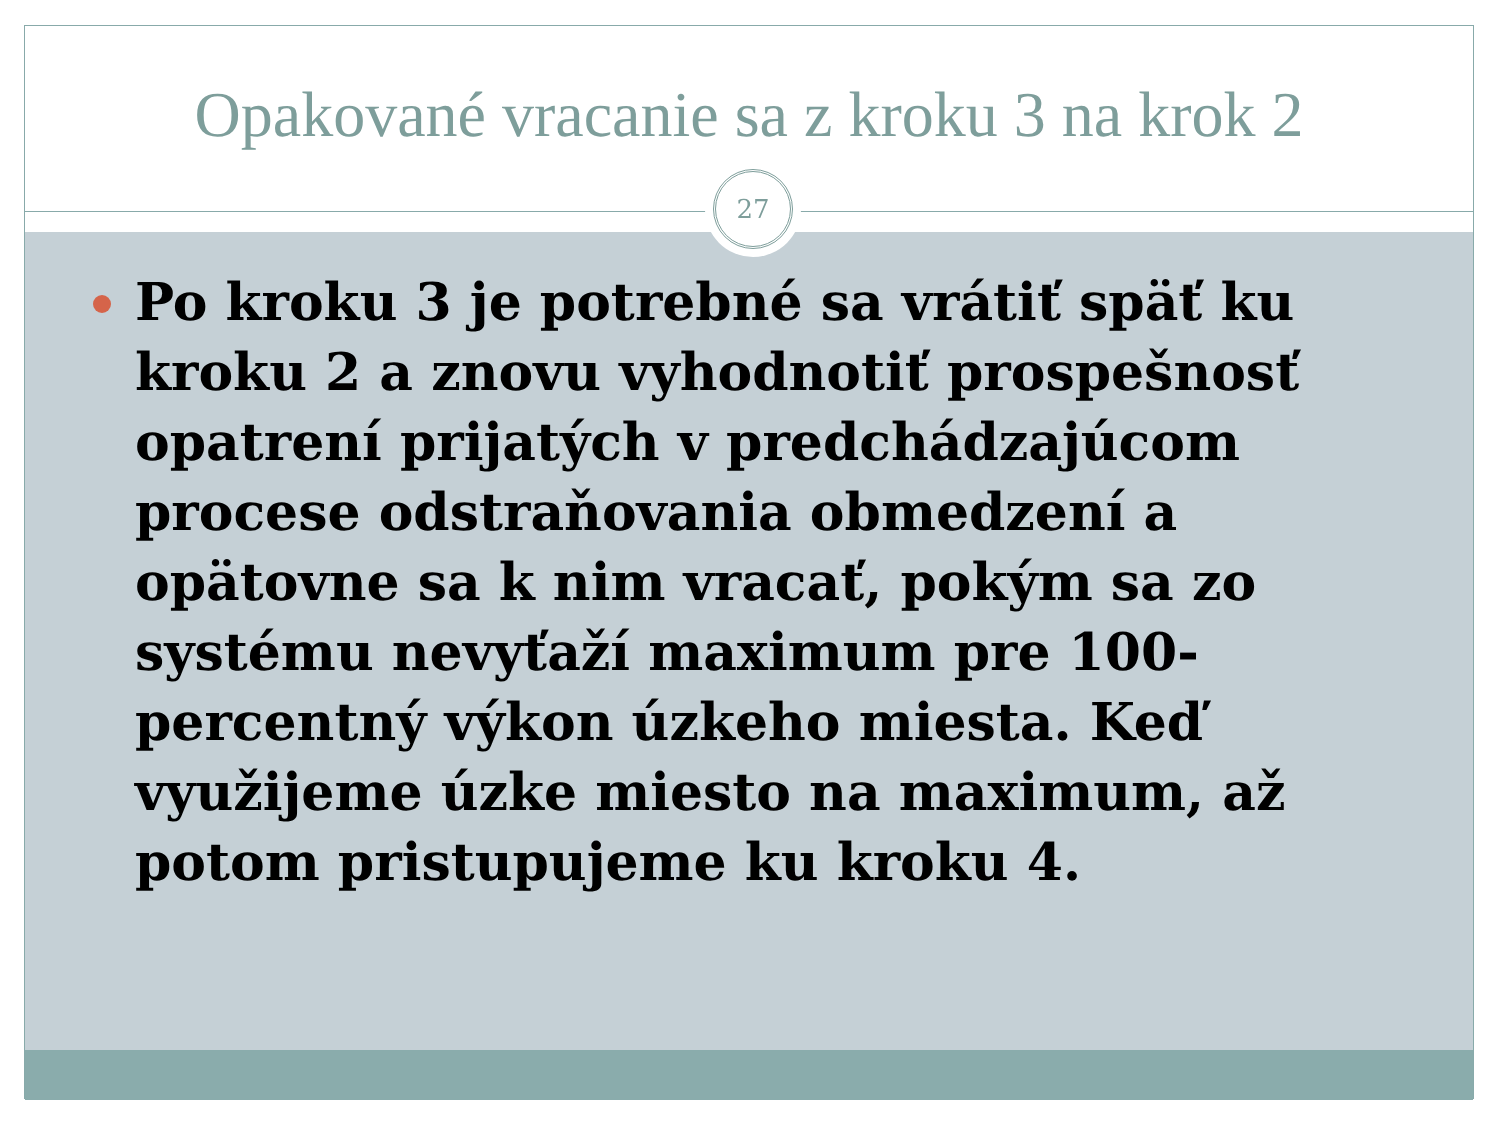Opakované vracanie sa z kroku 3 na krok 2
27
Po kroku 3 je potrebné sa vrátiť späť ku kroku 2 a znovu vyhodnotiť prospešnosť opatrení prijatých v predchádzajúcom procese odstraňovania obmedzení a opätovne sa k nim vracať, pokým sa zo systému nevyťaží maximum pre 100-percentný výkon úzkeho miesta. Keď využijeme úzke miesto na maximum, až potom pristupujeme ku kroku 4.